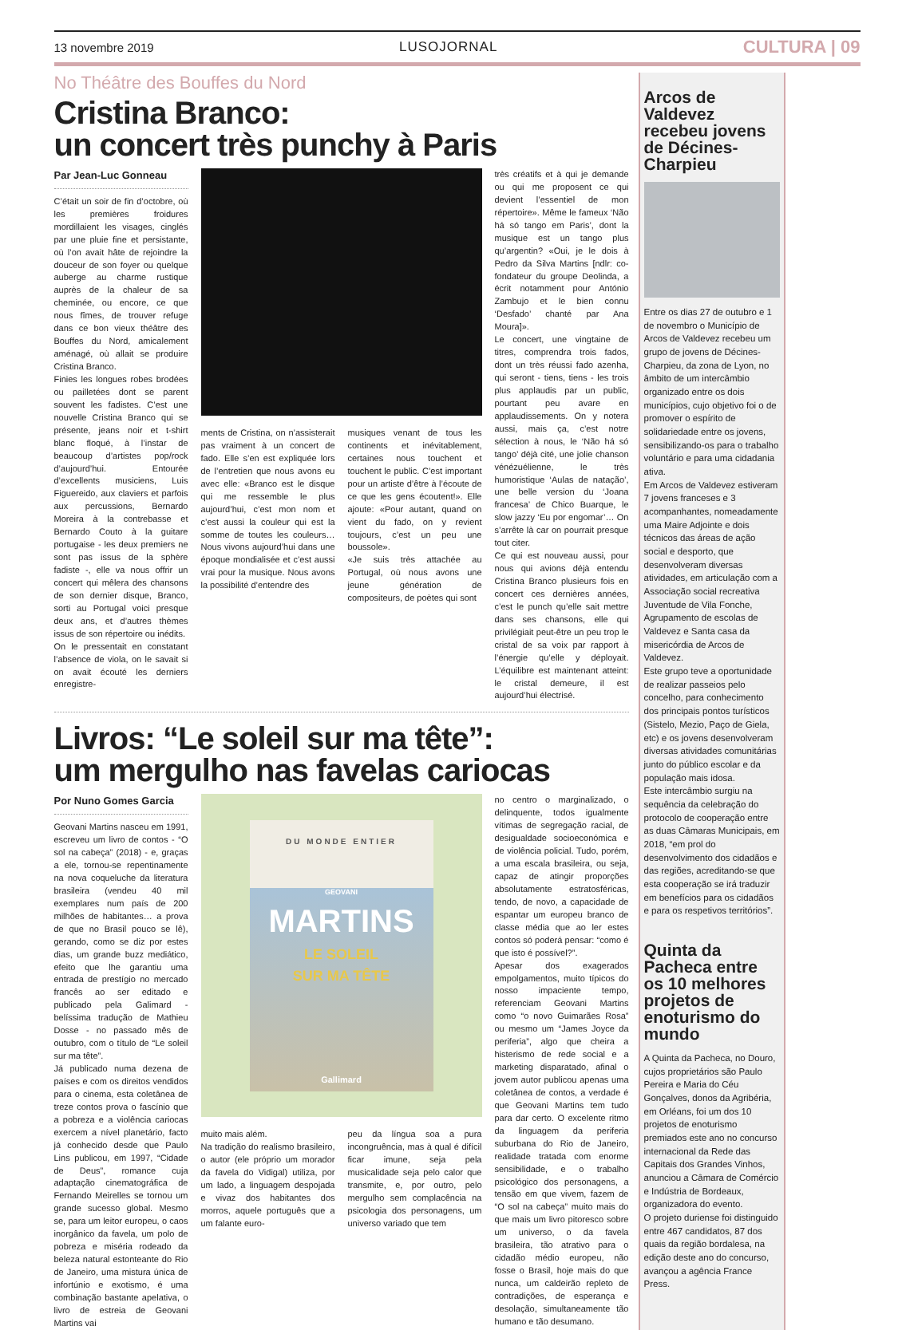13 novembre 2019 LUSOJORNAL CULTURA | 09
No Théâtre des Bouffes du Nord
Cristina Branco:
un concert très punchy à Paris
Par Jean-Luc Gonneau
C’était un soir de fin d’octobre, où les premières froidures mordillaient les visages, cinglés par une pluie fine et persistante, où l’on avait hâte de rejoindre la douceur de son foyer ou quelque auberge au charme rustique auprès de la chaleur de sa cheminée, ou encore, ce que nous fîmes, de trouver refuge dans ce bon vieux théâtre des Bouffes du Nord, amicalement aménagé, où allait se produire Cristina Branco.
Finies les longues robes brodées ou pailletées dont se parent souvent les fadistes. C’est une nouvelle Cristina Branco qui se présente, jeans noir et t-shirt blanc floqué, à l’instar de beaucoup d’artistes pop/rock d’aujourd’hui. Entourée d’excellents musiciens, Luis Figuereido, aux claviers et parfois aux percussions, Bernardo Moreira à la contrebasse et Bernardo Couto à la guitare portugaise - les deux premiers ne sont pas issus de la sphère fadiste -, elle va nous offrir un concert qui mêlera des chansons de son dernier disque, Branco, sorti au Portugal voici presque deux ans, et d’autres thèmes issus de son répertoire ou inédits.
On le pressentait en constatant l’absence de viola, on le savait si on avait écouté les derniers enregistre-
ments de Cristina, on n’assisterait pas vraiment à un concert de fado. Elle s’en est expliquée lors de l’entretien que nous avons eu avec elle: «Branco est le disque qui me ressemble le plus aujourd’hui, c’est mon nom et c’est aussi la couleur qui est la somme de toutes les couleurs… Nous vivons aujourd’hui dans une époque mondialisée et c’est aussi vrai pour la musique. Nous avons la possibilité d’entendre des
musiques venant de tous les continents et inévitablement, certaines nous touchent et touchent le public. C’est important pour un artiste d’être à l’écoute de ce que les gens écoutent!». Elle ajoute: «Pour autant, quand on vient du fado, on y revient toujours, c’est un peu une boussole».
«Je suis très attachée au Portugal, où nous avons une jeune génération de compositeurs, de poètes qui sont
très créatifs et à qui je demande ou qui me proposent ce qui devient l’essentiel de mon répertoire». Même le fameux ‘Não há só tango em Paris’, dont la musique est un tango plus qu’argentin? «Oui, je le dois à Pedro da Silva Martins [ndlr: co-fondateur du groupe Deolinda, a écrit notamment pour António Zambujo et le bien connu ‘Desfado’ chanté par Ana Moura]».
Le concert, une vingtaine de titres, comprendra trois fados, dont un très réussi fado azenha, qui seront - tiens, tiens - les trois plus applaudis par un public, pourtant peu avare en applaudissements. On y notera aussi, mais ça, c’est notre sélection à nous, le ‘Não há só tango’ déjà cité, une jolie chanson vénézuélienne, le très humoristique ‘Aulas de natação’, une belle version du ‘Joana francesa’ de Chico Buarque, le slow jazzy ‘Eu por engomar’… On s’arrête là car on pourrait presque tout citer.
Ce qui est nouveau aussi, pour nous qui avions déjà entendu Cristina Branco plusieurs fois en concert ces dernières années, c’est le punch qu’elle sait mettre dans ses chansons, elle qui privilégiait peut-être un peu trop le cristal de sa voix par rapport à l’énergie qu’elle y déployait. L’équilibre est maintenant atteint: le cristal demeure, il est aujourd’hui électrisé.
Livros: “Le soleil sur ma tête”:
um mergulho nas favelas cariocas
Por Nuno Gomes Garcia
Geovani Martins nasceu em 1991, escreveu um livro de contos - “O sol na cabeça” (2018) - e, graças a ele, tornou-se repentinamente na nova coqueluche da literatura brasileira (vendeu 40 mil exemplares num país de 200 milhões de habitantes… a prova de que no Brasil pouco se lê), gerando, como se diz por estes dias, um grande buzz mediático, efeito que lhe garantiu uma entrada de prestígio no mercado francês ao ser editado e publicado pela Galimard - belíssima tradução de Mathieu Dosse - no passado mês de outubro, com o título de “Le soleil sur ma tête”.
Já publicado numa dezena de países e com os direitos vendidos para o cinema, esta coletânea de treze contos prova o fascínio que a pobreza e a violência cariocas exercem a nível planetário, facto já conhecido desde que Paulo Lins publicou, em 1997, “Cidade de Deus”, romance cuja adaptação cinematográfica de Fernando Meirelles se tornou um grande sucesso global. Mesmo se, para um leitor europeu, o caos inorgânico da favela, um polo de pobreza e miséria rodeado da beleza natural estonteante do Rio de Janeiro, uma mistura única de infortúnio e exotismo, é uma combinação bastante apelativa, o livro de estreia de Geovani Martins vai
DU MONDE ENTIER
GEOVANI
MARTINS
LE SOLEIL
SUR MA TÊTE
Gallimard
muito mais além.
Na tradição do realismo brasileiro, o autor (ele próprio um morador da favela do Vidigal) utiliza, por um lado, a linguagem despojada e vivaz dos habitantes dos morros, aquele português que a um falante euro-
peu da língua soa a pura incongruência, mas à qual é difícil ficar imune, seja pela musicalidade seja pelo calor que transmite, e, por outro, pelo mergulho sem complacência na psicologia dos personagens, um universo variado que tem
no centro o marginalizado, o delinquente, todos igualmente vítimas de segregação racial, de desigualdade socioeconómica e de violência policial. Tudo, porém, a uma escala brasileira, ou seja, capaz de atingir proporções absolutamente estratosféricas, tendo, de novo, a capacidade de espantar um europeu branco de classe média que ao ler estes contos só poderá pensar: “como é que isto é possível?”.
Apesar dos exagerados empolgamentos, muito típicos do nosso impaciente tempo, referenciam Geovani Martins como “o novo Guimarães Rosa” ou mesmo um “James Joyce da periferia”, algo que cheira a histerismo de rede social e a marketing disparatado, afinal o jovem autor publicou apenas uma coletânea de contos, a verdade é que Geovani Martins tem tudo para dar certo. O excelente ritmo da linguagem da periferia suburbana do Rio de Janeiro, realidade tratada com enorme sensibilidade, e o trabalho psicológico dos personagens, a tensão em que vivem, fazem de “O sol na cabeça” muito mais do que mais um livro pitoresco sobre um universo, o da favela brasileira, tão atrativo para o cidadão médio europeu, não fosse o Brasil, hoje mais do que nunca, um caldeirão repleto de contradições, de esperança e desolação, simultaneamente tão humano e tão desumano.
Arcos de Valdevez recebeu jovens de Décines-Charpieu
Entre os dias 27 de outubro e 1 de novembro o Município de Arcos de Valdevez recebeu um grupo de jovens de Décines-Charpieu, da zona de Lyon, no âmbito de um intercâmbio organizado entre os dois municípios, cujo objetivo foi o de promover o espírito de solidariedade entre os jovens, sensibilizando-os para o trabalho voluntário e para uma cidadania ativa.
Em Arcos de Valdevez estiveram 7 jovens franceses e 3 acompanhantes, nomeadamente uma Maire Adjointe e dois técnicos das áreas de ação social e desporto, que desenvolveram diversas atividades, em articulação com a Associação social recreativa Juventude de Vila Fonche, Agrupamento de escolas de Valdevez e Santa casa da misericórdia de Arcos de Valdevez.
Este grupo teve a oportunidade de realizar passeios pelo concelho, para conhecimento dos principais pontos turísticos (Sistelo, Mezio, Paço de Giela, etc) e os jovens desenvolveram diversas atividades comunitárias junto do público escolar e da população mais idosa.
Este intercâmbio surgiu na sequência da celebração do protocolo de cooperação entre as duas Câmaras Municipais, em 2018, “em prol do desenvolvimento dos cidadãos e das regiões, acreditando-se que esta cooperação se irá traduzir em benefícios para os cidadãos e para os respetivos territórios”.
Quinta da Pacheca entre os 10 melhores projetos de enoturismo do mundo
A Quinta da Pacheca, no Douro, cujos proprietários são Paulo Pereira e Maria do Céu Gonçalves, donos da Agribéria, em Orléans, foi um dos 10 projetos de enoturismo premiados este ano no concurso internacional da Rede das Capitais dos Grandes Vinhos, anunciou a Câmara de Comércio e Indústria de Bordeaux, organizadora do evento.
O projeto duriense foi distinguido entre 467 candidatos, 87 dos quais da região bordalesa, na edição deste ano do concurso, avançou a agência France Press.